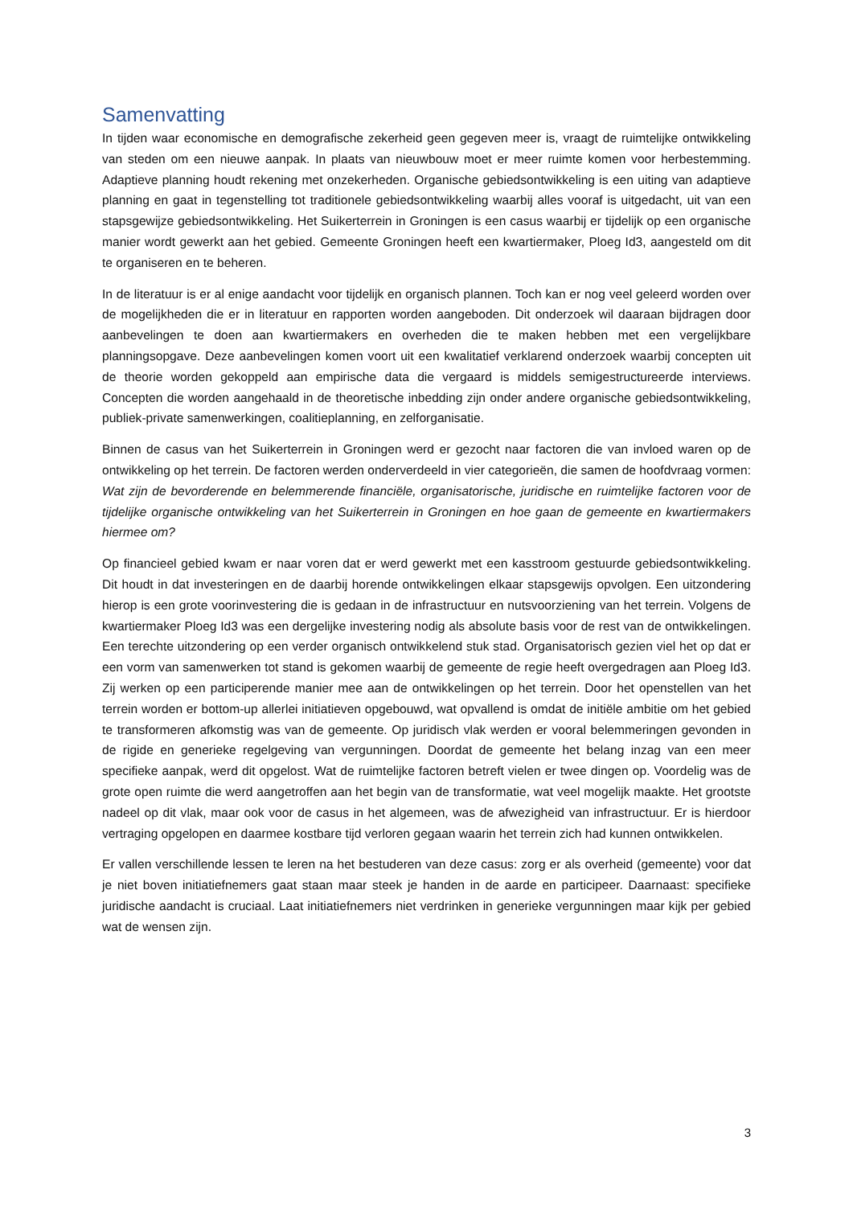Samenvatting
In tijden waar economische en demografische zekerheid geen gegeven meer is, vraagt de ruimtelijke ontwikkeling van steden om een nieuwe aanpak. In plaats van nieuwbouw moet er meer ruimte komen voor herbestemming. Adaptieve planning houdt rekening met onzekerheden. Organische gebiedsontwikkeling is een uiting van adaptieve planning en gaat in tegenstelling tot traditionele gebiedsontwikkeling waarbij alles vooraf is uitgedacht, uit van een stapsgewijze gebiedsontwikkeling. Het Suikerterrein in Groningen is een casus waarbij er tijdelijk op een organische manier wordt gewerkt aan het gebied. Gemeente Groningen heeft een kwartiermaker, Ploeg Id3, aangesteld om dit te organiseren en te beheren.
In de literatuur is er al enige aandacht voor tijdelijk en organisch plannen. Toch kan er nog veel geleerd worden over de mogelijkheden die er in literatuur en rapporten worden aangeboden. Dit onderzoek wil daaraan bijdragen door aanbevelingen te doen aan kwartiermakers en overheden die te maken hebben met een vergelijkbare planningsopgave. Deze aanbevelingen komen voort uit een kwalitatief verklarend onderzoek waarbij concepten uit de theorie worden gekoppeld aan empirische data die vergaard is middels semigestructureerde interviews. Concepten die worden aangehaald in de theoretische inbedding zijn onder andere organische gebiedsontwikkeling, publiek-private samenwerkingen, coalitieplanning, en zelforganisatie.
Binnen de casus van het Suikerterrein in Groningen werd er gezocht naar factoren die van invloed waren op de ontwikkeling op het terrein. De factoren werden onderverdeeld in vier categorieën, die samen de hoofdvraag vormen: Wat zijn de bevorderende en belemmerende financiële, organisatorische, juridische en ruimtelijke factoren voor de tijdelijke organische ontwikkeling van het Suikerterrein in Groningen en hoe gaan de gemeente en kwartiermakers hiermee om?
Op financieel gebied kwam er naar voren dat er werd gewerkt met een kasstroom gestuurde gebiedsontwikkeling. Dit houdt in dat investeringen en de daarbij horende ontwikkelingen elkaar stapsgewijs opvolgen. Een uitzondering hierop is een grote voorinvestering die is gedaan in de infrastructuur en nutsvoorziening van het terrein. Volgens de kwartiermaker Ploeg Id3 was een dergelijke investering nodig als absolute basis voor de rest van de ontwikkelingen. Een terechte uitzondering op een verder organisch ontwikkelend stuk stad. Organisatorisch gezien viel het op dat er een vorm van samenwerken tot stand is gekomen waarbij de gemeente de regie heeft overgedragen aan Ploeg Id3. Zij werken op een participerende manier mee aan de ontwikkelingen op het terrein. Door het openstellen van het terrein worden er bottom-up allerlei initiatieven opgebouwd, wat opvallend is omdat de initiële ambitie om het gebied te transformeren afkomstig was van de gemeente. Op juridisch vlak werden er vooral belemmeringen gevonden in de rigide en generieke regelgeving van vergunningen. Doordat de gemeente het belang inzag van een meer specifieke aanpak, werd dit opgelost. Wat de ruimtelijke factoren betreft vielen er twee dingen op. Voordelig was de grote open ruimte die werd aangetroffen aan het begin van de transformatie, wat veel mogelijk maakte. Het grootste nadeel op dit vlak, maar ook voor de casus in het algemeen, was de afwezigheid van infrastructuur. Er is hierdoor vertraging opgelopen en daarmee kostbare tijd verloren gegaan waarin het terrein zich had kunnen ontwikkelen.
Er vallen verschillende lessen te leren na het bestuderen van deze casus: zorg er als overheid (gemeente) voor dat je niet boven initiatiefnemers gaat staan maar steek je handen in de aarde en participeer. Daarnaast: specifieke juridische aandacht is cruciaal. Laat initiatiefnemers niet verdrinken in generieke vergunningen maar kijk per gebied wat de wensen zijn.
3